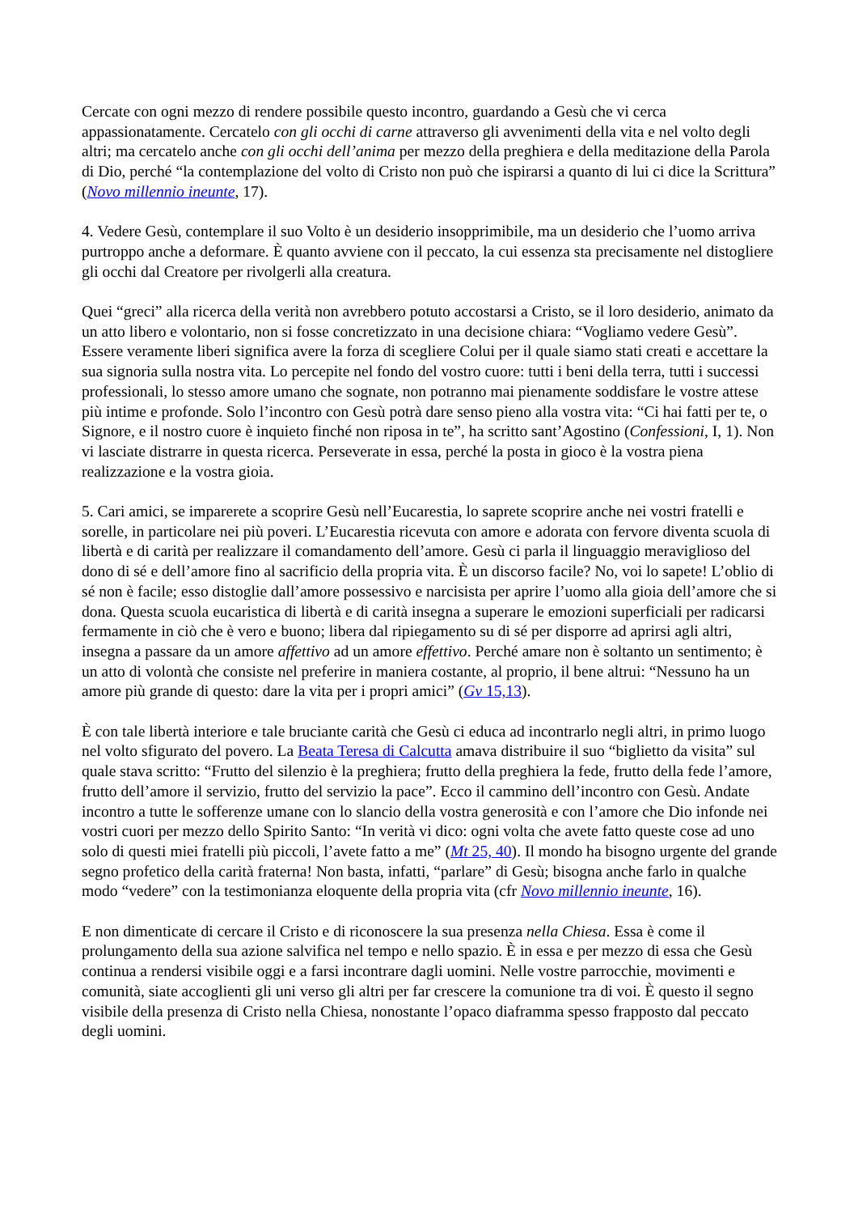Cercate con ogni mezzo di rendere possibile questo incontro, guardando a Gesù che vi cerca appassionatamente. Cercatelo con gli occhi di carne attraverso gli avvenimenti della vita e nel volto degli altri; ma cercatelo anche con gli occhi dell’anima per mezzo della preghiera e della meditazione della Parola di Dio, perché “la contemplazione del volto di Cristo non può che ispirarsi a quanto di lui ci dice la Scrittura” (Novo millennio ineunte, 17).
4. Vedere Gesù, contemplare il suo Volto è un desiderio insopprimibile, ma un desiderio che l’uomo arriva purtroppo anche a deformare. È quanto avviene con il peccato, la cui essenza sta precisamente nel distogliere gli occhi dal Creatore per rivolgerli alla creatura.
Quei “greci” alla ricerca della verità non avrebbero potuto accostarsi a Cristo, se il loro desiderio, animato da un atto libero e volontario, non si fosse concretizzato in una decisione chiara: “Vogliamo vedere Gesù”. Essere veramente liberi significa avere la forza di scegliere Colui per il quale siamo stati creati e accettare la sua signoria sulla nostra vita. Lo percepite nel fondo del vostro cuore: tutti i beni della terra, tutti i successi professionali, lo stesso amore umano che sognate, non potranno mai pienamente soddisfare le vostre attese più intime e profonde. Solo l’incontro con Gesù potrà dare senso pieno alla vostra vita: “Ci hai fatti per te, o Signore, e il nostro cuore è inquieto finché non riposa in te”, ha scritto sant’Agostino (Confessioni, I, 1). Non vi lasciate distrarre in questa ricerca. Perseverate in essa, perché la posta in gioco è la vostra piena realizzazione e la vostra gioia.
5. Cari amici, se imparerete a scoprire Gesù nell’Eucarestia, lo saprete scoprire anche nei vostri fratelli e sorelle, in particolare nei più poveri. L’Eucarestia ricevuta con amore e adorata con fervore diventa scuola di libertà e di carità per realizzare il comandamento dell’amore. Gesù ci parla il linguaggio meraviglioso del dono di sé e dell’amore fino al sacrificio della propria vita. È un discorso facile? No, voi lo sapete! L’oblio di sé non è facile; esso distoglie dall’amore possessivo e narcisista per aprire l’uomo alla gioia dell’amore che si dona. Questa scuola eucaristica di libertà e di carità insegna a superare le emozioni superficiali per radicarsi fermamente in ciò che è vero e buono; libera dal ripiegamento su di sé per disporre ad aprirsi agli altri, insegna a passare da un amore affettivo ad un amore effettivo. Perché amare non è soltanto un sentimento; è un atto di volontà che consiste nel preferire in maniera costante, al proprio, il bene altrui: “Nessuno ha un amore più grande di questo: dare la vita per i propri amici” (Gv 15,13).
È con tale libertà interiore e tale bruciante carità che Gesù ci educa ad incontrarlo negli altri, in primo luogo nel volto sfigurato del povero. La Beata Teresa di Calcutta amava distribuire il suo “biglietto da visita” sul quale stava scritto: “Frutto del silenzio è la preghiera; frutto della preghiera la fede, frutto della fede l’amore, frutto dell’amore il servizio, frutto del servizio la pace”. Ecco il cammino dell’incontro con Gesù. Andate incontro a tutte le sofferenze umane con lo slancio della vostra generosità e con l’amore che Dio infonde nei vostri cuori per mezzo dello Spirito Santo: “In verità vi dico: ogni volta che avete fatto queste cose ad uno solo di questi miei fratelli più piccoli, l’avete fatto a me” (Mt 25, 40). Il mondo ha bisogno urgente del grande segno profetico della carità fraterna! Non basta, infatti, “parlare” di Gesù; bisogna anche farlo in qualche modo “vedere” con la testimonianza eloquente della propria vita (cfr Novo millennio ineunte, 16).
E non dimenticate di cercare il Cristo e di riconoscere la sua presenza nella Chiesa. Essa è come il prolungamento della sua azione salvifica nel tempo e nello spazio. È in essa e per mezzo di essa che Gesù continua a rendersi visibile oggi e a farsi incontrare dagli uomini. Nelle vostre parrocchie, movimenti e comunità, siate accoglienti gli uni verso gli altri per far crescere la comunione tra di voi. È questo il segno visibile della presenza di Cristo nella Chiesa, nonostante l’opaco diaframma spesso frapposto dal peccato degli uomini.